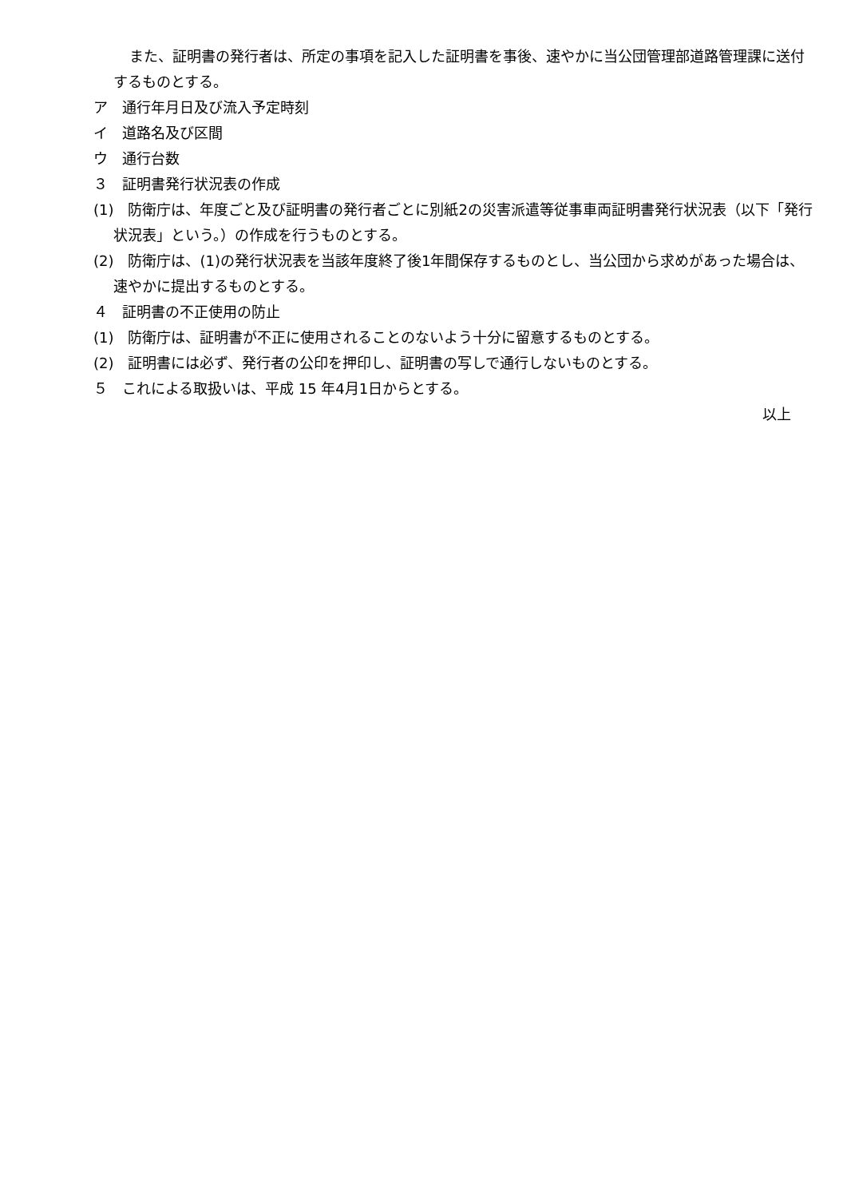また、証明書の発行者は、所定の事項を記入した証明書を事後、速やかに当公団管理部道路管理課に送付するものとする。
ア　通行年月日及び流入予定時刻
イ　道路名及び区間
ウ　通行台数
３　証明書発行状況表の作成
(1)　防衛庁は、年度ごと及び証明書の発行者ごとに別紙2の災害派遣等従事車両証明書発行状況表（以下「発行状況表」という。）の作成を行うものとする。
(2)　防衛庁は、(1)の発行状況表を当該年度終了後1年間保存するものとし、当公団から求めがあった場合は、速やかに提出するものとする。
４　証明書の不正使用の防止
(1)　防衛庁は、証明書が不正に使用されることのないよう十分に留意するものとする。
(2)　証明書には必ず、発行者の公印を押印し、証明書の写しで通行しないものとする。
５　これによる取扱いは、平成 15 年4月1日からとする。
以上